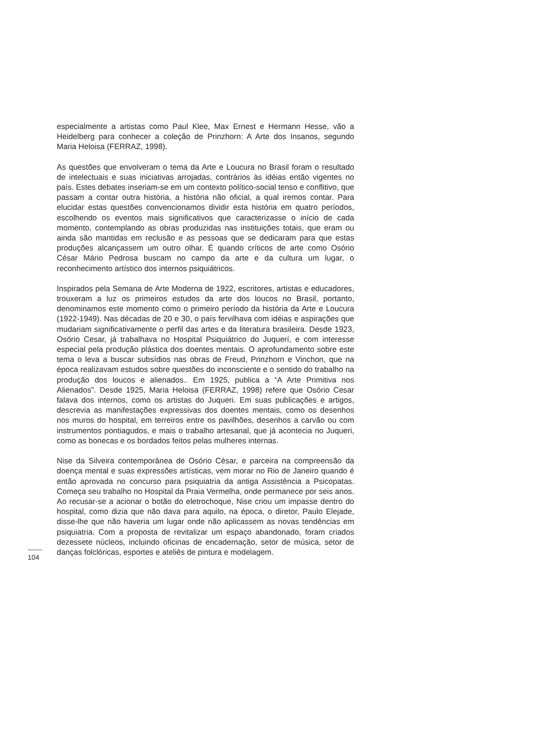especialmente a artistas como Paul Klee, Max Ernest e Hermann Hesse, vão a Heidelberg para conhecer a coleção de Prinzhorn: A Arte dos Insanos, segundo Maria Heloisa (FERRAZ, 1998).
As questões que envolveram o tema da Arte e Loucura no Brasil foram o resultado de intelectuais e suas iniciativas arrojadas, contrários às idéias então vigentes no país. Estes debates inseriam-se em um contexto político-social tenso e conflitivo, que passam a contar outra história, a história não oficial, a qual iremos contar. Para elucidar estas questões convencionamos dividir esta história em quatro períodos, escolhendo os eventos mais significativos que caracterizasse o início de cada momento, contemplando as obras produzidas nas instituições totais, que eram ou ainda são mantidas em reclusão e as pessoas que se dedicaram para que estas produções alcançassem um outro olhar. É quando críticos de arte como Osório César Mário Pedrosa buscam no campo da arte e da cultura um lugar, o reconhecimento artístico dos internos psiquiátricos.
Inspirados pela Semana de Arte Moderna de 1922, escritores, artistas e educadores, trouxeram a luz os primeiros estudos da arte dos loucos no Brasil, portanto, denominamos este momento como o primeiro período da história da Arte e Loucura (1922-1949). Nas décadas de 20 e 30, o país fervilhava com idéias e aspirações que mudariam significativamente o perfil das artes e da literatura brasileira. Desde 1923, Osório Cesar, já trabalhava no Hospital Psiquiátrico do Juquerí, e com interesse especial pela produção plástica dos doentes mentais. O aprofundamento sobre este tema o leva a buscar subsídios nas obras de Freud, Prinzhorn e Vinchon, que na época realizavam estudos sobre questões do inconsciente e o sentido do trabalho na produção dos loucos e alienados.. Em 1925, publica a “A Arte Primitiva nos Alienados”. Desde 1925, Maria Heloisa (FERRAZ, 1998) refere que Osório Cesar falava dos internos, como os artistas do Juqueri. Em suas publicações e artigos, descrevia as manifestações expressivas dos doentes mentais, como os desenhos nos muros do hospital, em terreiros entre os pavilhões, desenhos a carvão ou com instrumentos pontiagudos, e mais o trabalho artesanal, que já acontecia no Juqueri, como as bonecas e os bordados feitos pelas mulheres internas.
Nise da Silveira contemporânea de Osório César, e parceira na compreensão da doença mental e suas expressões artísticas, vem morar no Rio de Janeiro quando é então aprovada no concurso para psiquiatria da antiga Assistência a Psicopatas. Começa seu trabalho no Hospital da Praia Vermelha, onde permanece por seis anos. Ao recusar-se a acionar o botão do eletrochoque, Nise criou um impasse dentro do hospital, como dizia que não dava para aquilo, na época, o diretor, Paulo Elejade, disse-lhe que não haveria um lugar onde não aplicassem as novas tendências em psiquiatria. Com a proposta de revitalizar um espaço abandonado, foram criados dezessete núcleos, incluindo oficinas de encadernação, setor de música, setor de danças folclóricas, esportes e ateliês de pintura e modelagem.
104